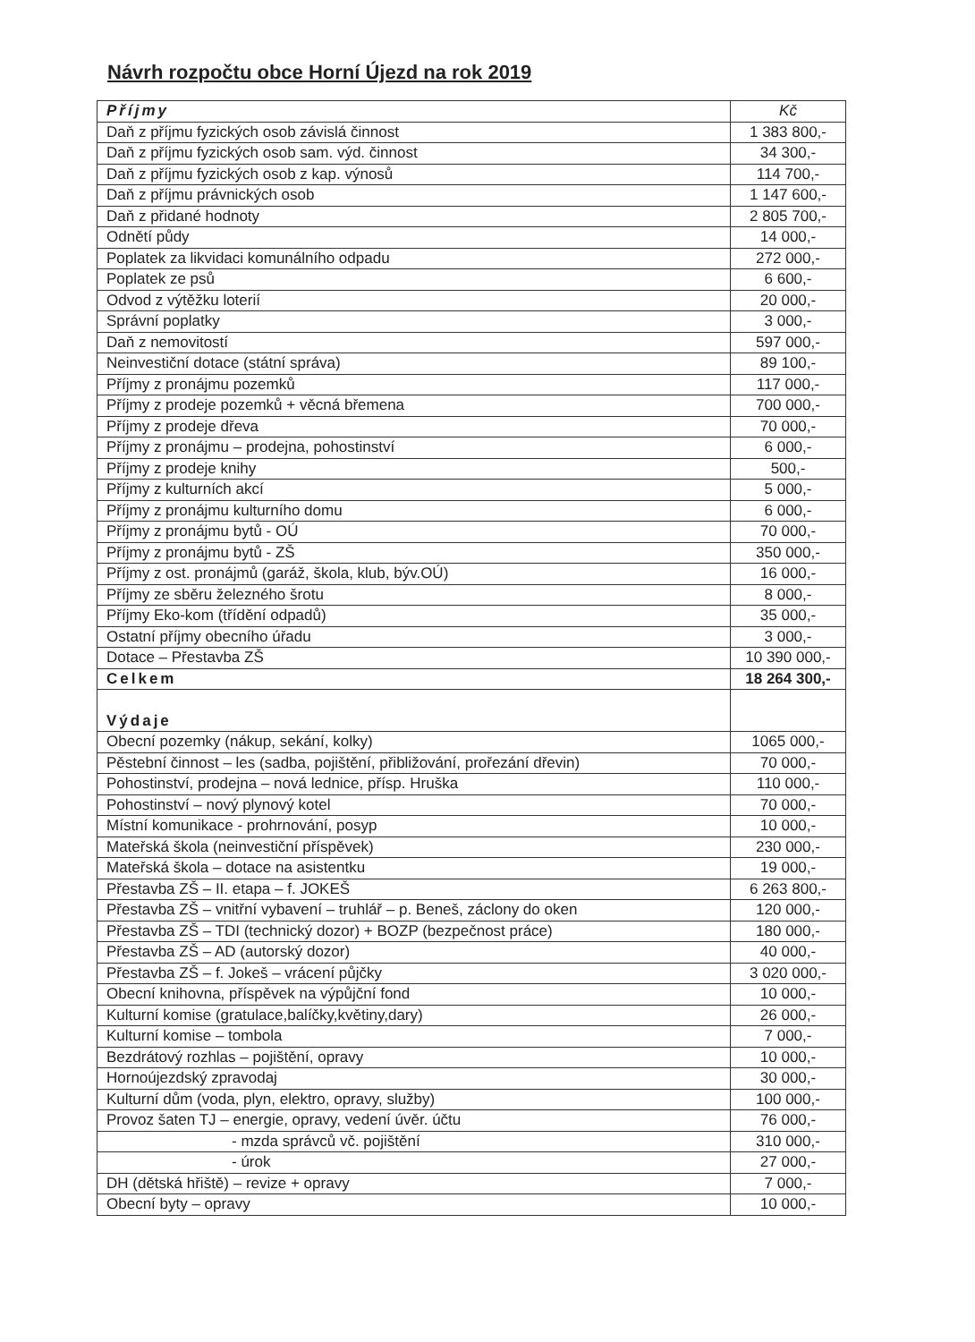Návrh rozpočtu obce Horní Újezd na rok 2019
| Příjmy | Kč |
| Daň z příjmu fyzických osob závislá činnost | 1 383 800,- |
| Daň z příjmu fyzických osob sam. výd. činnost | 34 300,- |
| Daň z příjmu fyzických osob z kap. výnosů | 114 700,- |
| Daň z příjmu právnických osob | 1 147 600,- |
| Daň z přidané hodnoty | 2 805 700,- |
| Odnětí půdy | 14 000,- |
| Poplatek za likvidaci komunálního odpadu | 272 000,- |
| Poplatek ze psů | 6 600,- |
| Odvod z výtěžku loterií | 20 000,- |
| Správní poplatky | 3 000,- |
| Daň z nemovitostí | 597 000,- |
| Neinvestiční dotace (státní správa) | 89 100,- |
| Příjmy z pronájmu pozemků | 117 000,- |
| Příjmy z prodeje pozemků + věcná břemena | 700 000,- |
| Příjmy z prodeje dřeva | 70 000,- |
| Příjmy z pronájmu – prodejna, pohostinství | 6 000,- |
| Příjmy z prodeje knihy | 500,- |
| Příjmy z kulturních akcí | 5 000,- |
| Příjmy z pronájmu kulturního domu | 6 000,- |
| Příjmy z pronájmu bytů - OÚ | 70 000,- |
| Příjmy z pronájmu bytů - ZŠ | 350 000,- |
| Příjmy z ost. pronájmů (garáž, škola, klub, býv.OÚ) | 16 000,- |
| Příjmy ze sběru železného šrotu | 8 000,- |
| Příjmy Eko-kom (třídění odpadů) | 35 000,- |
| Ostatní příjmy obecního úřadu | 3 000,- |
| Dotace – Přestavba ZŠ | 10 390 000,- |
| Celkem | 18 264 300,- |
| Výdaje | |
| Obecní pozemky (nákup, sekání, kolky) | 1065 000,- |
| Pěstební činnost – les (sadba, pojištění, přibližování, prořezání dřevin) | 70 000,- |
| Pohostinství, prodejna – nová lednice, přísp. Hruška | 110 000,- |
| Pohostinství – nový plynový kotel | 70 000,- |
| Místní komunikace - prohrnování, posyp | 10 000,- |
| Mateřská škola (neinvestiční příspěvek) | 230 000,- |
| Mateřská škola – dotace na asistentku | 19 000,- |
| Přestavba ZŠ – II. etapa – f. JOKEŠ | 6 263 800,- |
| Přestavba ZŠ – vnitřní vybavení – truhlář – p. Beneš, záclony do oken | 120 000,- |
| Přestavba ZŠ – TDI (technický dozor) + BOZP (bezpečnost práce) | 180 000,- |
| Přestavba ZŠ – AD (autorský dozor) | 40 000,- |
| Přestavba ZŠ – f. Jokeš – vrácení půjčky | 3 020 000,- |
| Obecní knihovna, příspěvek na výpůjční fond | 10 000,- |
| Kulturní komise (gratulace,balíčky,květiny,dary) | 26 000,- |
| Kulturní komise – tombola | 7 000,- |
| Bezdrátový rozhlas – pojištění, opravy | 10 000,- |
| Hornoújezdský zpravodaj | 30 000,- |
| Kulturní dům (voda, plyn, elektro, opravy, služby) | 100 000,- |
| Provoz šaten TJ – energie, opravy, vedení úvěr. účtu | 76 000,- |
| - mzda správců vč. pojištění | 310 000,- |
| - úrok | 27 000,- |
| DH (dětská hřiště) – revize + opravy | 7 000,- |
| Obecní byty – opravy | 10 000,- |